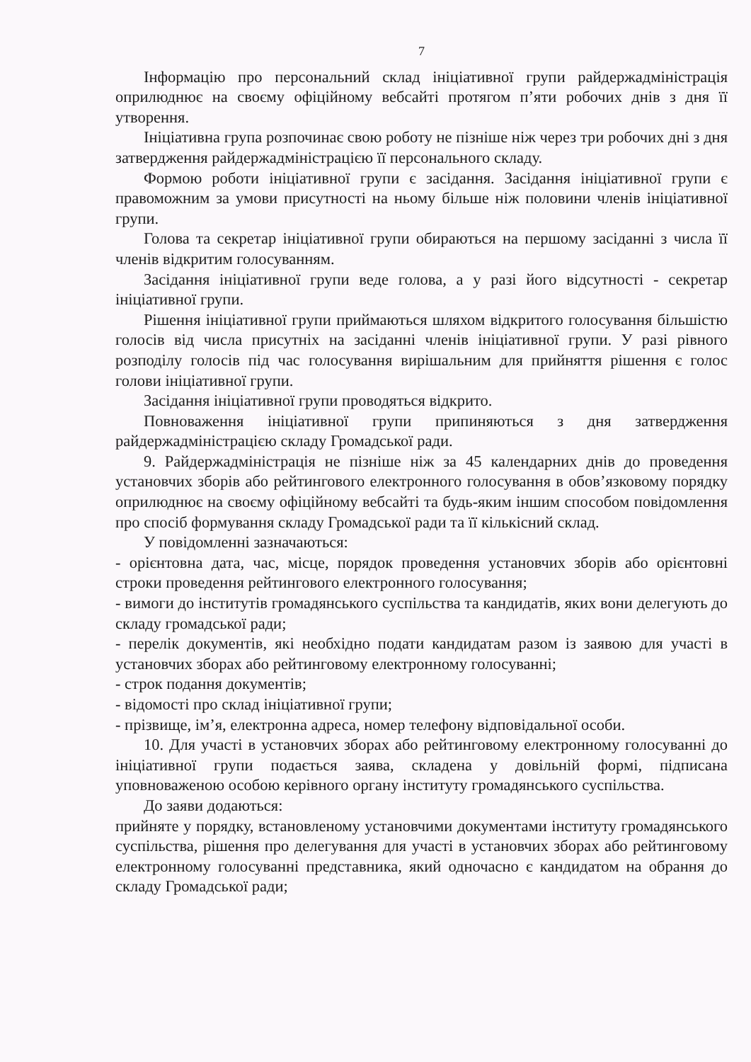7
Інформацію про персональний склад ініціативної групи райдержадміністрація оприлюднює на своєму офіційному вебсайті протягом п’яти робочих днів з дня її утворення.
Ініціативна група розпочинає свою роботу не пізніше ніж через три робочих дні з дня затвердження райдержадміністрацією її персонального складу.
Формою роботи ініціативної групи є засідання. Засідання ініціативної групи є правоможним за умови присутності на ньому більше ніж половини членів ініціативної групи.
Голова та секретар ініціативної групи обираються на першому засіданні з числа її членів відкритим голосуванням.
Засідання ініціативної групи веде голова, а у разі його відсутності - секретар ініціативної групи.
Рішення ініціативної групи приймаються шляхом відкритого голосування більшістю голосів від числа присутніх на засіданні членів ініціативної групи. У разі рівного розподілу голосів під час голосування вирішальним для прийняття рішення є голос голови ініціативної групи.
Засідання ініціативної групи проводяться відкрито.
Повноваження ініціативної групи припиняються з дня затвердження райдержадміністрацією складу Громадської ради.
9. Райдержадміністрація не пізніше ніж за 45 календарних днів до проведення установчих зборів або рейтингового електронного голосування в обов’язковому порядку оприлюднює на своєму офіційному вебсайті та будь-яким іншим способом повідомлення про спосіб формування складу Громадської ради та її кількісний склад.
У повідомленні зазначаються:
- орієнтовна дата, час, місце, порядок проведення установчих зборів або орієнтовні строки проведення рейтингового електронного голосування;
- вимоги до інститутів громадянського суспільства та кандидатів, яких вони делегують до складу громадської ради;
- перелік документів, які необхідно подати кандидатам разом із заявою для участі в установчих зборах або рейтинговому електронному голосуванні;
- строк подання документів;
- відомості про склад ініціативної групи;
- прізвище, ім’я, електронна адреса, номер телефону відповідальної особи.
10. Для участі в установчих зборах або рейтинговому електронному голосуванні до ініціативної групи подається заява, складена у довільній формі, підписана уповноваженою особою керівного органу інституту громадянського суспільства.
До заяви додаються:
прийняте у порядку, встановленому установчими документами інституту громадянського суспільства, рішення про делегування для участі в установчих зборах або рейтинговому електронному голосуванні представника, який одночасно є кандидатом на обрання до складу Громадської ради;